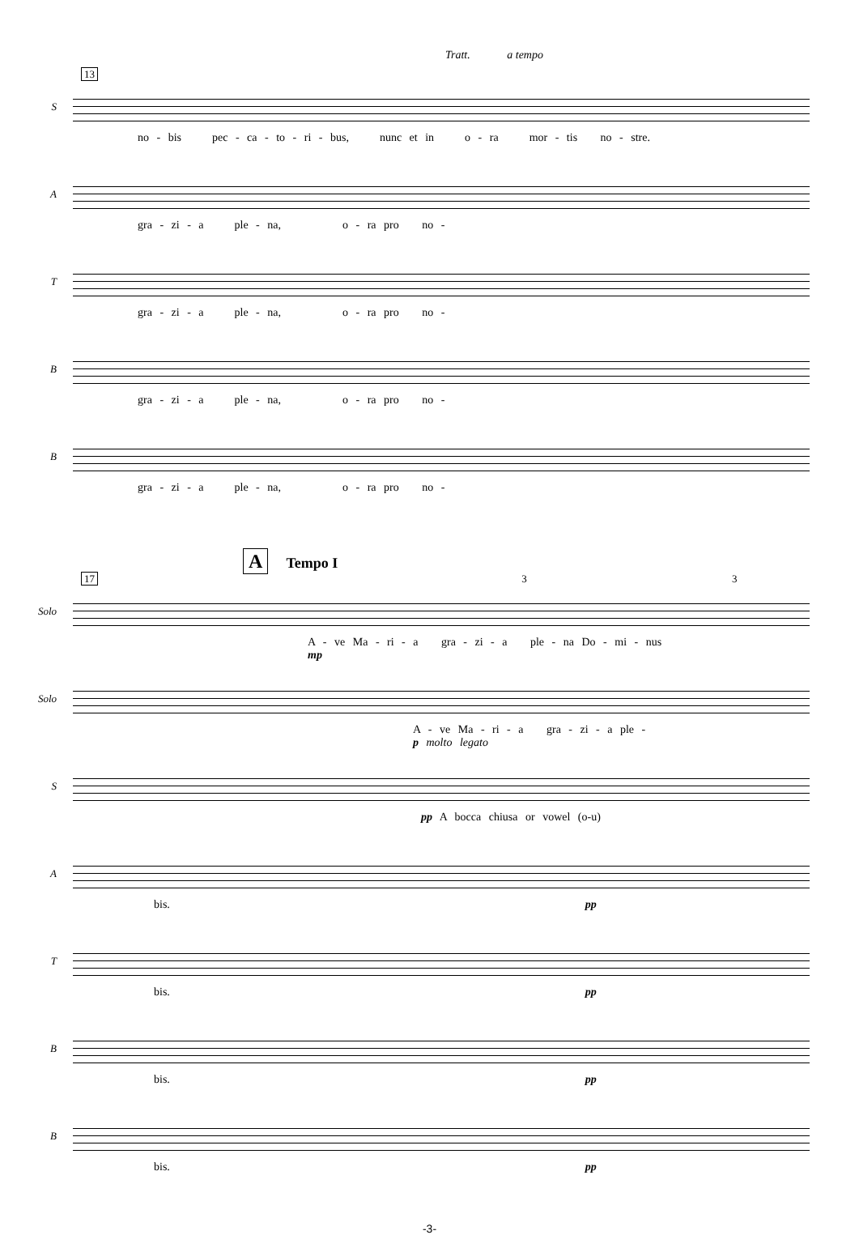Tratt. a tempo
13
S
no - bis pec - ca - to - ri - bus, nunc et in o - ra mor - tis no - stre.
A
gra - zi - a ple - na, o - ra pro no -
T
gra - zi - a ple - na, o - ra pro no -
B
gra - zi - a ple - na, o - ra pro no -
B
gra - zi - a ple - na, o - ra pro no -
A Tempo I
17 3 3
Solo
A - ve Ma - ri - a gra - zi - a ple - na Do - mi - nus
mp
Solo
A - ve Ma - ri - a gra - zi - a ple -
p molto legato
S
pp A bocca chiusa or vowel (o-u)
A
bis. pp
T
bis. pp
B
bis. pp
B
bis. pp
-3-